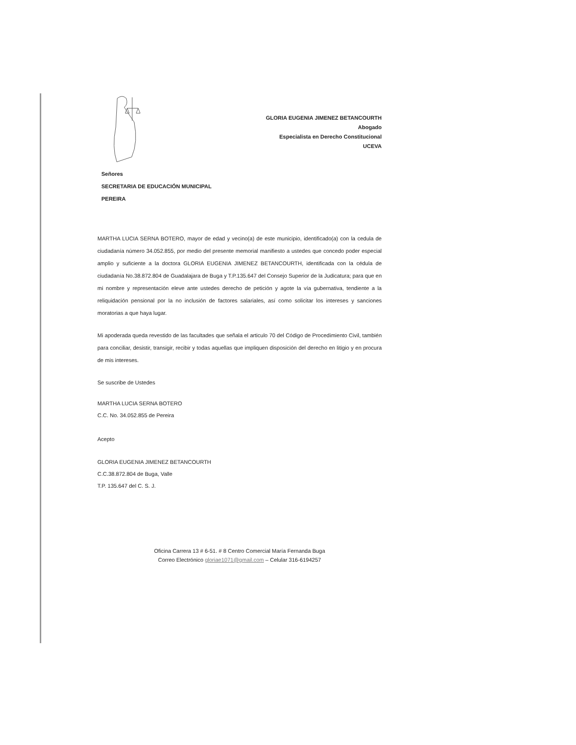GLORIA EUGENIA JIMENEZ BETANCOURTH
Abogado
Especialista en Derecho Constitucional
UCEVA
Señores
SECRETARIA DE EDUCACIÓN MUNICIPAL
PEREIRA
MARTHA LUCIA SERNA BOTERO, mayor de edad y vecino(a) de este municipio, identificado(a) con la cedula de ciudadanía número 34.052.855, por medio del presente memorial manifiesto a ustedes que concedo poder especial amplio y suficiente a la doctora GLORIA EUGENIA JIMENEZ BETANCOURTH, identificada con la cédula de ciudadanía No.38.872.804 de Guadalajara de Buga y T.P.135.647 del Consejo Superior de la Judicatura; para que en mi nombre y representación eleve ante ustedes derecho de petición y agote la vía gubernativa, tendiente a la reliquidación pensional por la no inclusión de factores salariales, así como solicitar los intereses y sanciones moratorias a que haya lugar.
Mi apoderada queda revestido de las facultades que señala el articulo 70 del Código de Procedimiento Civil, también para conciliar, desistir, transigir, recibir y todas aquellas que impliquen disposición del derecho en litigio y en procura de mis intereses.
Se suscribe de Ustedes
MARTHA LUCIA SERNA BOTERO
C.C. No. 34.052.855 de Pereira
Acepto
GLORIA EUGENIA JIMENEZ BETANCOURTH
C.C.38.872.804 de Buga, Valle
T.P. 135.647 del C. S. J.
Oficina Carrera 13 # 6-51. # 8 Centro Comercial María Fernanda Buga
Correo Electrónico gloriae1071@gmail.com – Celular 316-6194257